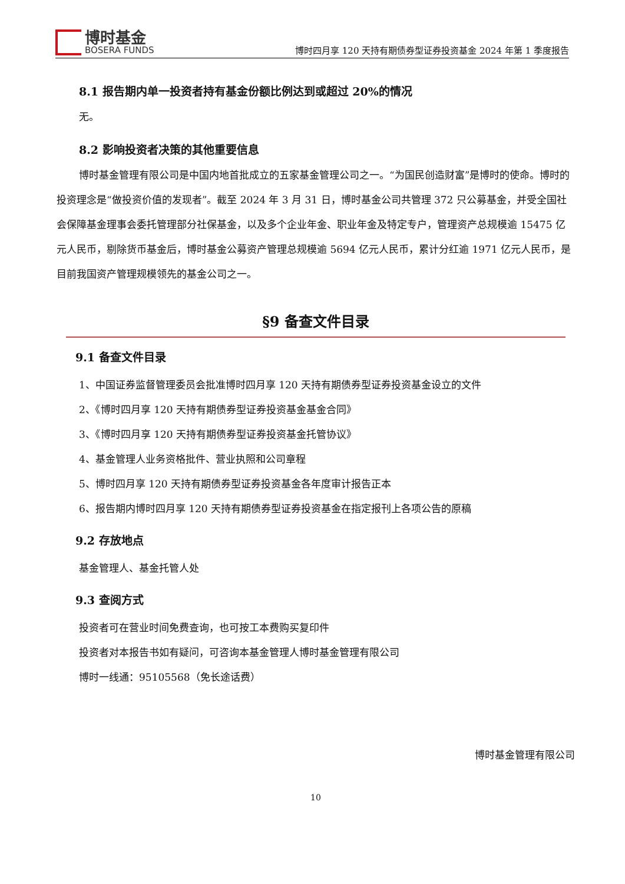博时基金
BOSERA FUNDS
博时四月享 120 天持有期债券型证券投资基金 2024 年第 1 季度报告
8.1 报告期内单一投资者持有基金份额比例达到或超过 20%的情况
无。
8.2 影响投资者决策的其他重要信息
博时基金管理有限公司是中国内地首批成立的五家基金管理公司之一。“为国民创造财富”是博时的使命。博时的投资理念是“做投资价值的发现者”。截至 2024 年 3 月 31 日，博时基金公司共管理 372 只公募基金，并受全国社会保障基金理事会委托管理部分社保基金，以及多个企业年金、职业年金及特定专户，管理资产总规模逾 15475 亿元人民币，剔除货币基金后，博时基金公募资产管理总规模逾 5694 亿元人民币，累计分红逾 1971 亿元人民币，是目前我国资产管理规模领先的基金公司之一。
§9 备查文件目录
9.1 备查文件目录
1、中国证券监督管理委员会批准博时四月享 120 天持有期债券型证券投资基金设立的文件
2、《博时四月享 120 天持有期债券型证券投资基金基金合同》
3、《博时四月享 120 天持有期债券型证券投资基金托管协议》
4、基金管理人业务资格批件、营业执照和公司章程
5、博时四月享 120 天持有期债券型证券投资基金各年度审计报告正本
6、报告期内博时四月享 120 天持有期债券型证券投资基金在指定报刊上各项公告的原稿
9.2 存放地点
基金管理人、基金托管人处
9.3 查阅方式
投资者可在营业时间免费查询，也可按工本费购买复印件
投资者对本报告书如有疑问，可咨询本基金管理人博时基金管理有限公司
博时一线通：95105568（免长途话费）
博时基金管理有限公司
10